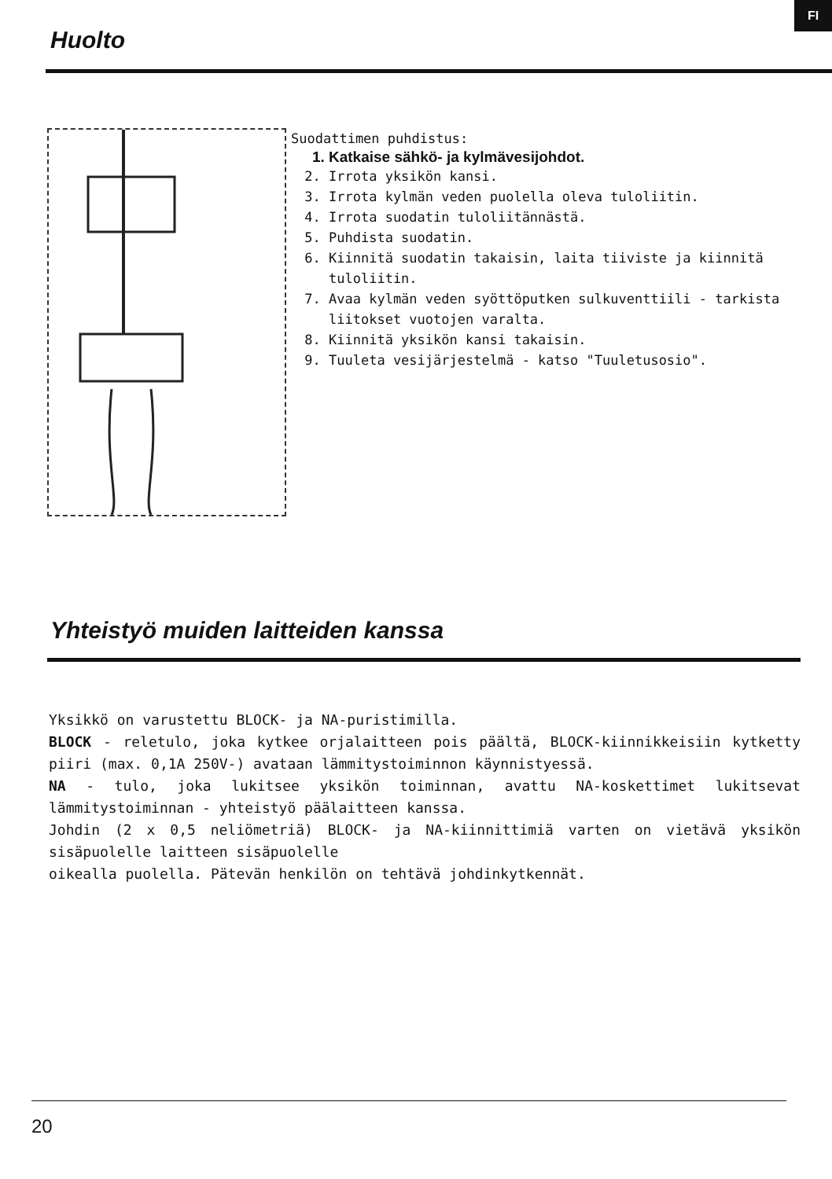FI
Huolto
Suodattimen puhdistus:
1. Katkaise sähkö- ja kylmävesijohdot.
2. Irrota yksikön kansi.
3. Irrota kylmän veden puolella oleva tuloliitin.
4. Irrota suodatin tuloliitännästä.
5. Puhdista suodatin.
6. Kiinnitä suodatin takaisin, laita tiiviste ja kiinnitä tuloliitin.
7. Avaa kylmän veden syöttöputken sulkuventtiili - tarkista liitokset vuotojen varalta.
8. Kiinnitä yksikön kansi takaisin.
9. Tuuleta vesijärjestelmä - katso "Tuuletusosio".
Yhteistyö muiden laitteiden kanssa
Yksikkö on varustettu BLOCK- ja NA-puristimilla.
BLOCK - reletulo, joka kytkee orjalaitteen pois päältä, BLOCK-kiinnikkeisiin kytketty piiri (max. 0,1A 250V-) avataan lämmitystoiminnon käynnistyessä.
NA - tulo, joka lukitsee yksikön toiminnan, avattu NA-koskettimet lukitsevat lämmitystoiminnan - yhteistyö päälaitteen kanssa.
Johdin (2 x 0,5 neliömetriä) BLOCK- ja NA-kiinnittimiä varten on vietävä yksikön sisäpuolelle laitteen sisäpuolelle
oikealla puolella. Pätevän henkilön on tehtävä johdinkytkennät.
20